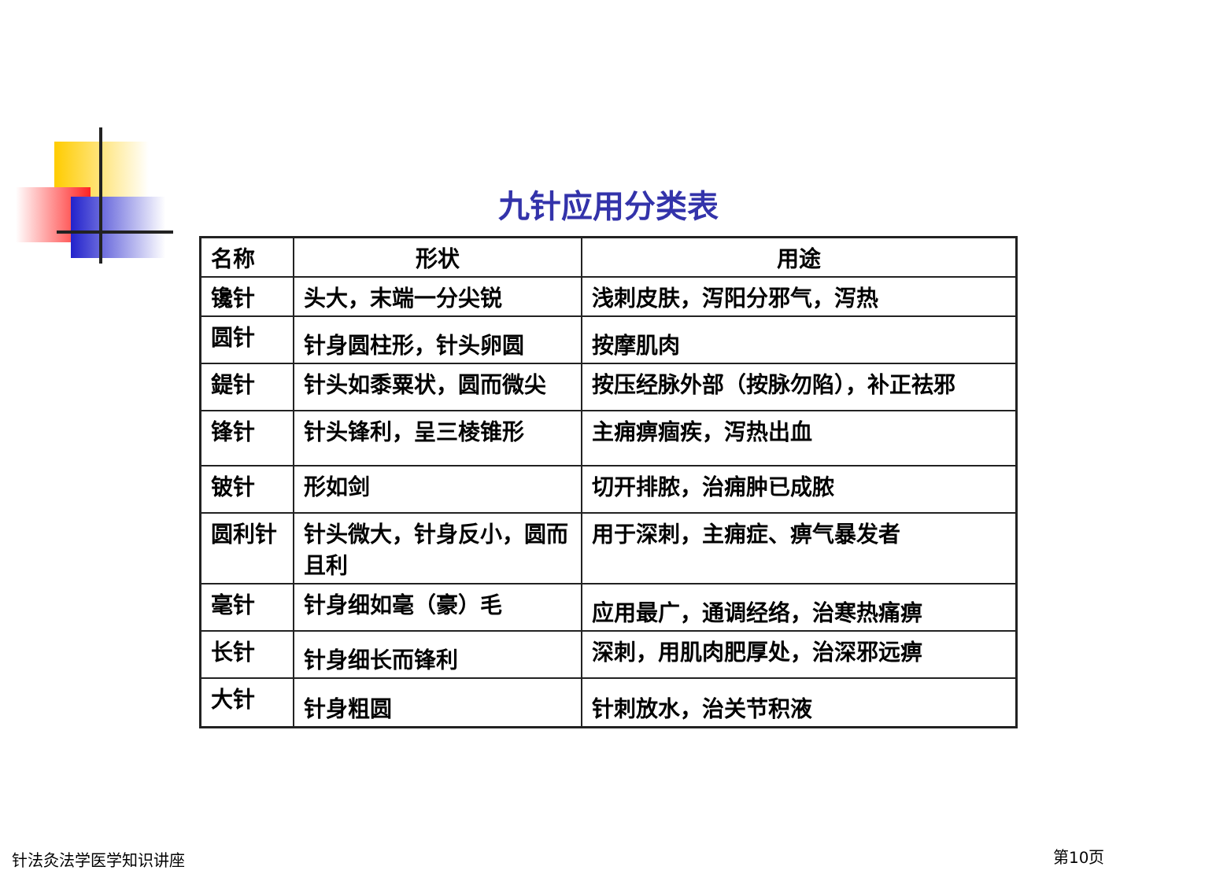九针应用分类表
| 名称 | 形状 | 用途 |
| --- | --- | --- |
| 镵针 | 头大，末端一分尖锐 | 浅刺皮肤，泻阳分邪气，泻热 |
| 圆针 | 针身圆柱形，针头卵圆 | 按摩肌肉 |
| 鍉针 | 针头如黍粟状，圆而微尖 | 按压经脉外部（按脉勿陷），补正祛邪 |
| 锋针 | 针头锋利，呈三棱锥形 | 主痈痹痼疾，泻热出血 |
| 铍针 | 形如剑 | 切开排脓，治痈肿已成脓 |
| 圆利针 | 针头微大，针身反小，圆而且利 | 用于深刺，主痈症、痹气暴发者 |
| 毫针 | 针身细如毫（豪）毛 | 应用最广，通调经络，治寒热痛痹 |
| 长针 | 针身细长而锋利 | 深刺，用肌肉肥厚处，治深邪远痹 |
| 大针 | 针身粗圆 | 针刺放水，治关节积液 |
针法灸法学医学知识讲座 第10页